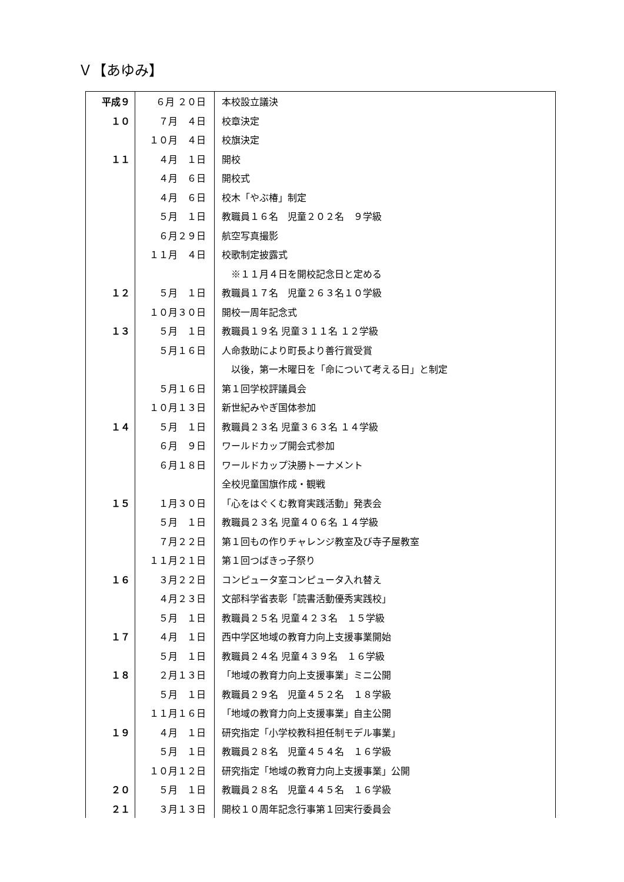Ｖ【あゆみ】
| 平成９ | ６月 ２０日 | 本校設立議決 |
| １０ | ７月 ４日 | 校章決定 |
| | １０月 ４日 | 校旗決定 |
| １１ | ４月 １日 | 開校 |
| | ４月 ６日 | 開校式 |
| | ４月 ６日 | 校木「やぶ椿」制定 |
| | ５月 １日 | 教職員１６名 児童２０２名 ９学級 |
| | ６月２９日 | 航空写真撮影 |
| | １１月 ４日 | 校歌制定披露式 |
| | | ※１１月４日を開校記念日と定める |
| １２ | ５月 １日 | 教職員１７名 児童２６３名１０学級 |
| | １０月３０日 | 開校一周年記念式 |
| １３ | ５月 １日 | 教職員１９名 児童３１１名 １２学級 |
| | ５月１６日 | 人命救助により町長より善行賞受賞 |
| | | 以後，第一木曜日を「命について考える日」と制定 |
| | ５月１６日 | 第１回学校評議員会 |
| | １０月１３日 | 新世紀みやぎ国体参加 |
| １４ | ５月 １日 | 教職員２３名 児童３６３名 １４学級 |
| | ６月 ９日 | ワールドカップ開会式参加 |
| | ６月１８日 | ワールドカップ決勝トーナメント |
| | | 全校児童国旗作成・観戦 |
| １５ | １月３０日 | 「心をはぐくむ教育実践活動」発表会 |
| | ５月 １日 | 教職員２３名 児童４０６名 １４学級 |
| | ７月２２日 | 第１回もの作りチャレンジ教室及び寺子屋教室 |
| | １１月２１日 | 第１回つばきっ子祭り |
| １６ | ３月２２日 | コンピュータ室コンピュータ入れ替え |
| | ４月２３日 | 文部科学省表彰「読書活動優秀実践校」 |
| | ５月 １日 | 教職員２５名 児童４２３名 １５学級 |
| １７ | ４月 １日 | 西中学区地域の教育力向上支援事業開始 |
| | ５月 １日 | 教職員２４名 児童４３９名 １６学級 |
| １８ | ２月１３日 | 「地域の教育力向上支援事業」ミニ公開 |
| | ５月 １日 | 教職員２９名 児童４５２名 １８学級 |
| | １１月１６日 | 「地域の教育力向上支援事業」自主公開 |
| １９ | ４月 １日 | 研究指定「小学校教科担任制モデル事業」 |
| | ５月 １日 | 教職員２８名 児童４５４名 １６学級 |
| | １０月１２日 | 研究指定「地域の教育力向上支援事業」公開 |
| ２０ | ５月 １日 | 教職員２８名 児童４４５名 １６学級 |
| ２１ | ３月１３日 | 開校１０周年記念行事第１回実行委員会 |